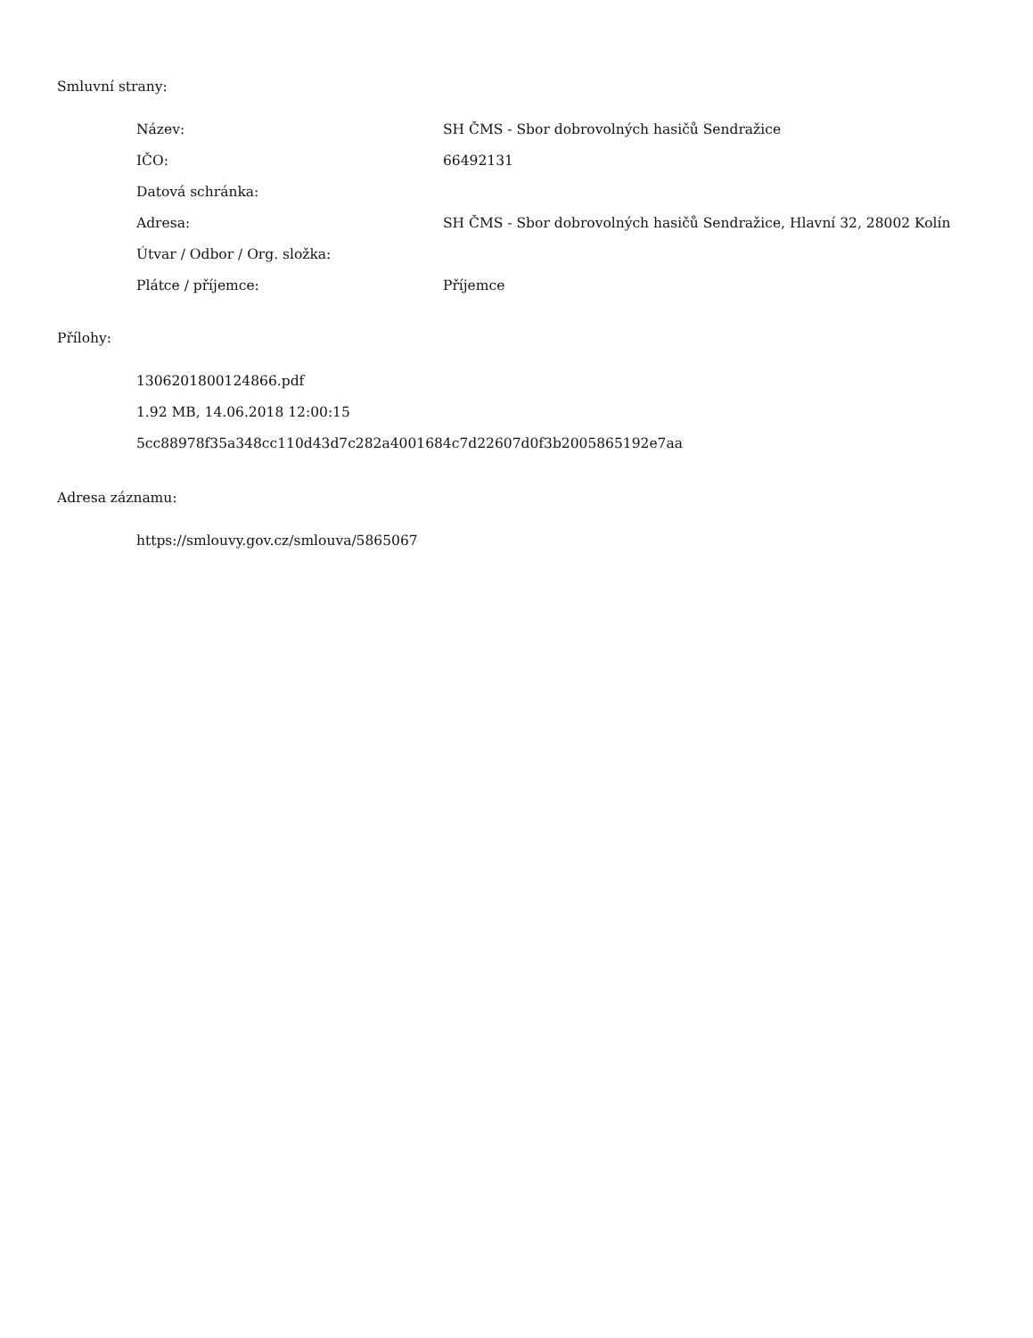Smluvní strany:
| Název: | SH ČMS - Sbor dobrovolných hasičů Sendražice |
| IČO: | 66492131 |
| Datová schránka: | |
| Adresa: | SH ČMS - Sbor dobrovolných hasičů Sendražice, Hlavní 32, 28002 Kolín |
| Útvar / Odbor / Org. složka: | |
| Plátce / příjemce: | Příjemce |
Přílohy:
13062018001248​66.pdf
1.92 MB, 14.06.2018 12:00:15
5cc88978f35a348cc110d43d7c282a4001684c7d22607d0f3b2005865192e7aa
Adresa záznamu:
https://smlouvy.gov.cz/smlouva/5865067